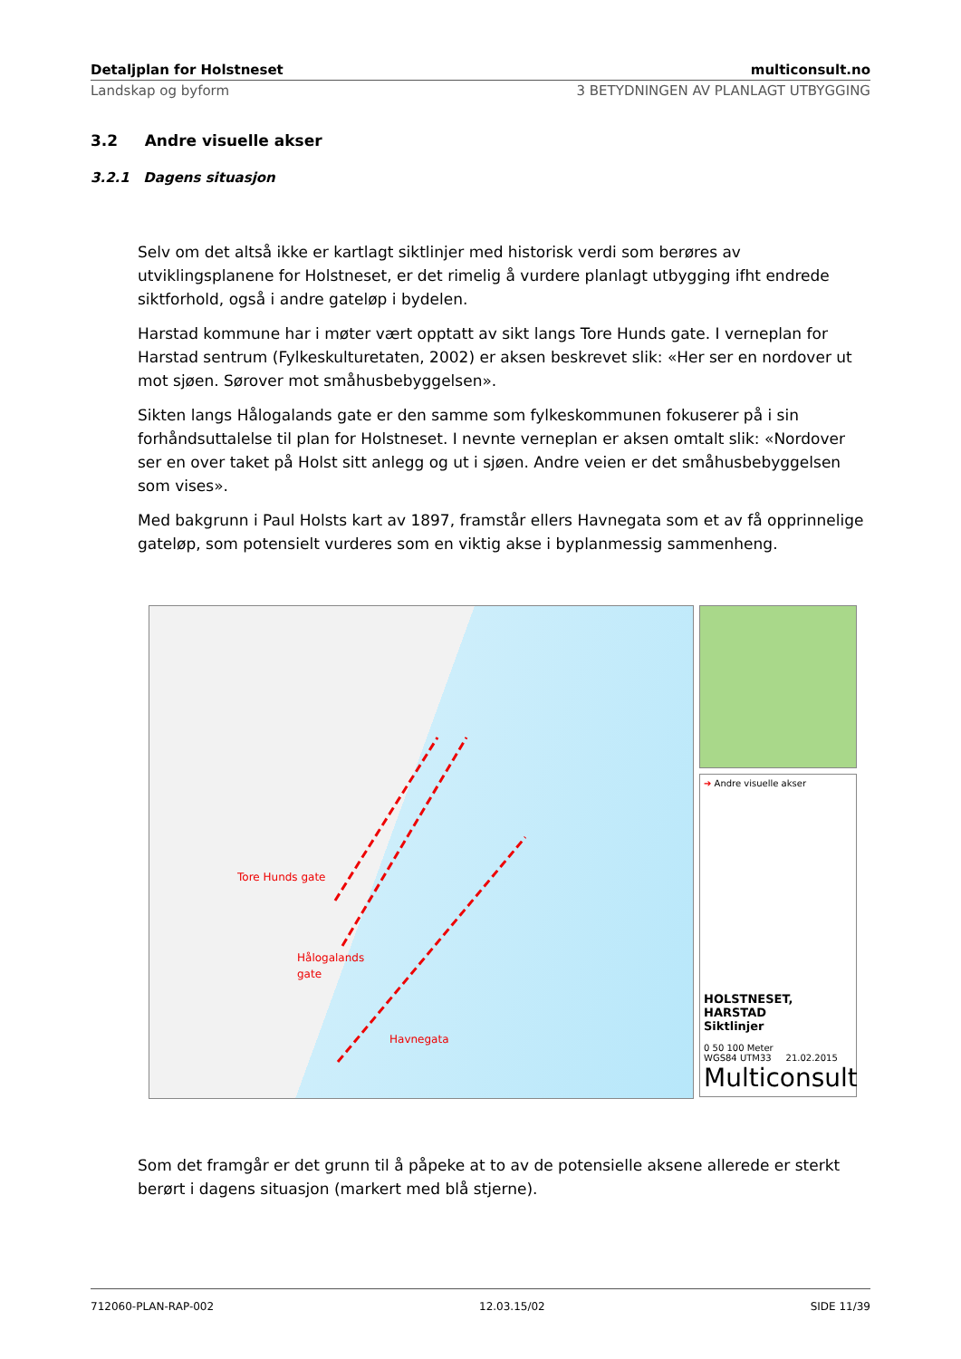Detaljplan for Holstneset multiconsult.no
Landskap og byform 3 BETYDNINGEN AV PLANLAGT UTBYGGING
3.2 Andre visuelle akser
3.2.1 Dagens situasjon
Selv om det altså ikke er kartlagt siktlinjer med historisk verdi som berøres av utviklingsplanene for Holstneset, er det rimelig å vurdere planlagt utbygging ifht endrede siktforhold, også i andre gateløp i bydelen.
Harstad kommune har i møter vært opptatt av sikt langs Tore Hunds gate. I verneplan for Harstad sentrum (Fylkeskulturetaten, 2002) er aksen beskrevet slik: «Her ser en nordover ut mot sjøen. Sørover mot småhusbebyggelsen».
Sikten langs Hålogalands gate er den samme som fylkeskommunen fokuserer på i sin forhåndsuttalelse til plan for Holstneset. I nevnte verneplan er aksen omtalt slik: «Nordover ser en over taket på Holst sitt anlegg og ut i sjøen. Andre veien er det småhusbebyggelsen som vises».
Med bakgrunn i Paul Holsts kart av 1897, framstår ellers Havnegata som et av få opprinnelige gateløp, som potensielt vurderes som en viktig akse i byplanmessig sammenheng.
Tore Hunds gate
Hålogalands
gate
Havnegata
➔ Andre visuelle akser
HOLSTNESET, HARSTAD
Siktlinjer
0 50 100 Meter
WGS84 UTM33 21.02.2015
Multiconsult
Som det framgår er det grunn til å påpeke at to av de potensielle aksene allerede er sterkt berørt i dagens situasjon (markert med blå stjerne).
712060-PLAN-RAP-002 12.03.15/02 SIDE 11/39